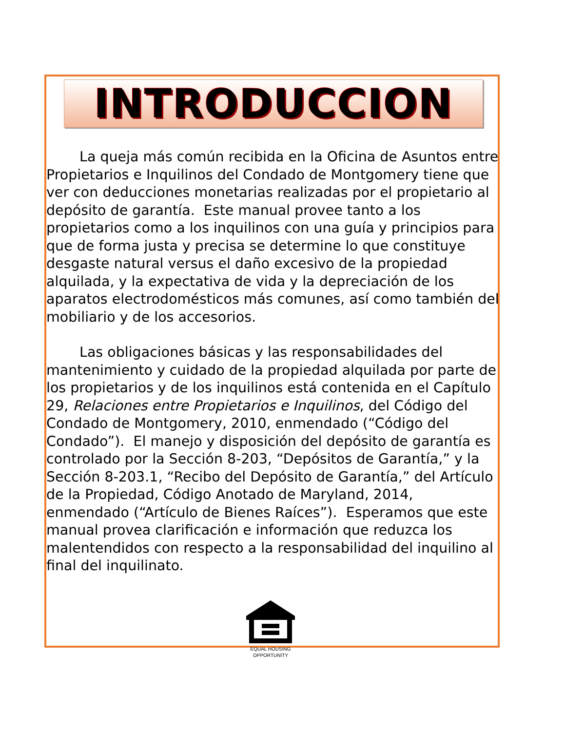INTRODUCCION
La queja más común recibida en la Oficina de Asuntos entre Propietarios e Inquilinos del Condado de Montgomery tiene que ver con deducciones monetarias realizadas por el propietario al depósito de garantía. Este manual provee tanto a los propietarios como a los inquilinos con una guía y principios para que de forma justa y precisa se determine lo que constituye desgaste natural versus el daño excesivo de la propiedad alquilada, y la expectativa de vida y la depreciación de los aparatos electrodomésticos más comunes, así como también del mobiliario y de los accesorios.
Las obligaciones básicas y las responsabilidades del mantenimiento y cuidado de la propiedad alquilada por parte de los propietarios y de los inquilinos está contenida en el Capítulo 29, Relaciones entre Propietarios e Inquilinos, del Código del Condado de Montgomery, 2010, enmendado (“Código del Condado”). El manejo y disposición del depósito de garantía es controlado por la Sección 8-203, “Depósitos de Garantía,” y la Sección 8-203.1, “Recibo del Depósito de Garantía,” del Artículo de la Propiedad, Código Anotado de Maryland, 2014, enmendado (“Artículo de Bienes Raíces”). Esperamos que este manual provea clarificación e información que reduzca los malentendidos con respecto a la responsabilidad del inquilino al final del inquilinato.
EQUAL HOUSING
OPPORTUNITY